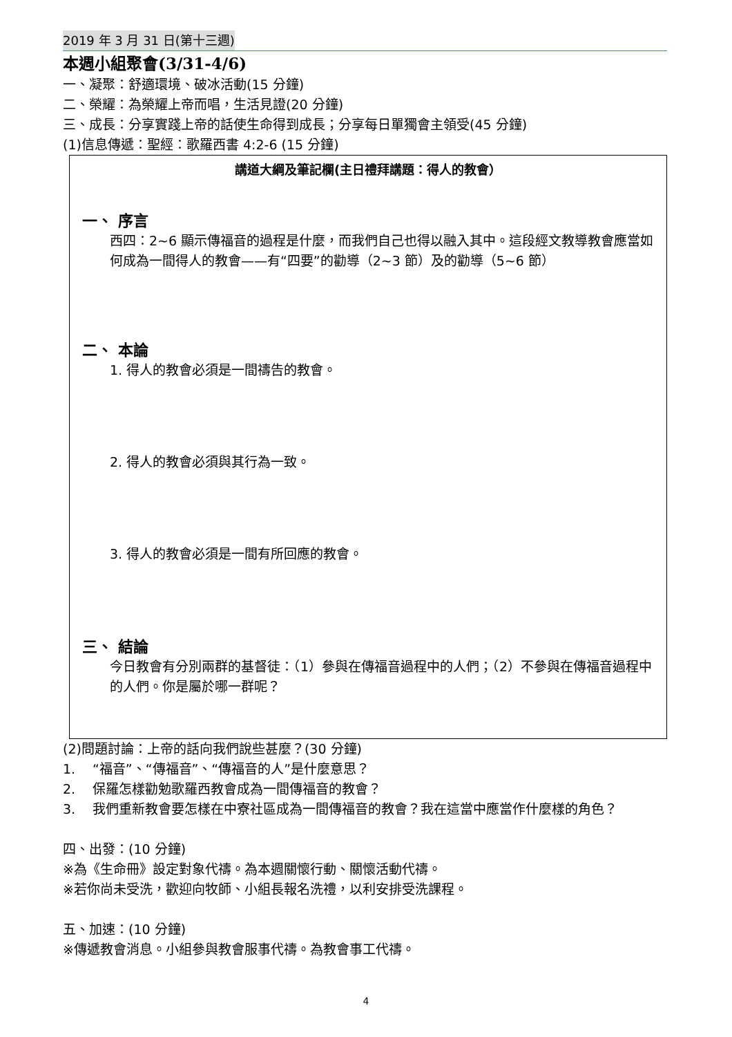2019 年 3 月 31 日(第十三週)
本週小組聚會(3/31-4/6)
一、凝聚：舒適環境、破冰活動(15 分鐘)
二、榮耀：為榮耀上帝而唱，生活見證(20 分鐘)
三、成長：分享實踐上帝的話使生命得到成長；分享每日單獨會主領受(45 分鐘)
(1)信息傳遞：聖經：歌羅西書 4:2-6 (15 分鐘)
講道大綱及筆記欄(主日禮拜講題：得人的教會）
一、 序言
西四：2~6 顯示傳福音的過程是什麼，而我們自己也得以融入其中。這段經文教導教會應當如何成為一間得人的教會——有“四要”的勸導（2~3 節）及的勸導（5~6 節）
二、 本論
1. 得人的教會必須是一間禱告的教會。
2. 得人的教會必須與其行為一致。
3. 得人的教會必須是一間有所回應的教會。
三、 結論
今日教會有分別兩群的基督徒：（1）參與在傳福音過程中的人們；（2）不參與在傳福音過程中的人們。你是屬於哪一群呢？
(2)問題討論：上帝的話向我們說些甚麼？(30 分鐘)
1. “福音”、“傳福音”、“傳福音的人”是什麼意思？
2. 保羅怎樣勸勉歌羅西教會成為一間傳福音的教會？
3. 我們重新教會要怎樣在中寮社區成為一間傳福音的教會？我在這當中應當作什麼樣的角色？
四、出發：(10 分鐘)
※為《生命冊》設定對象代禱。為本週關懷行動、關懷活動代禱。
※若你尚未受洗，歡迎向牧師、小組長報名洗禮，以利安排受洗課程。
五、加速：(10 分鐘)
※傳遞教會消息。小組參與教會服事代禱。為教會事工代禱。
4